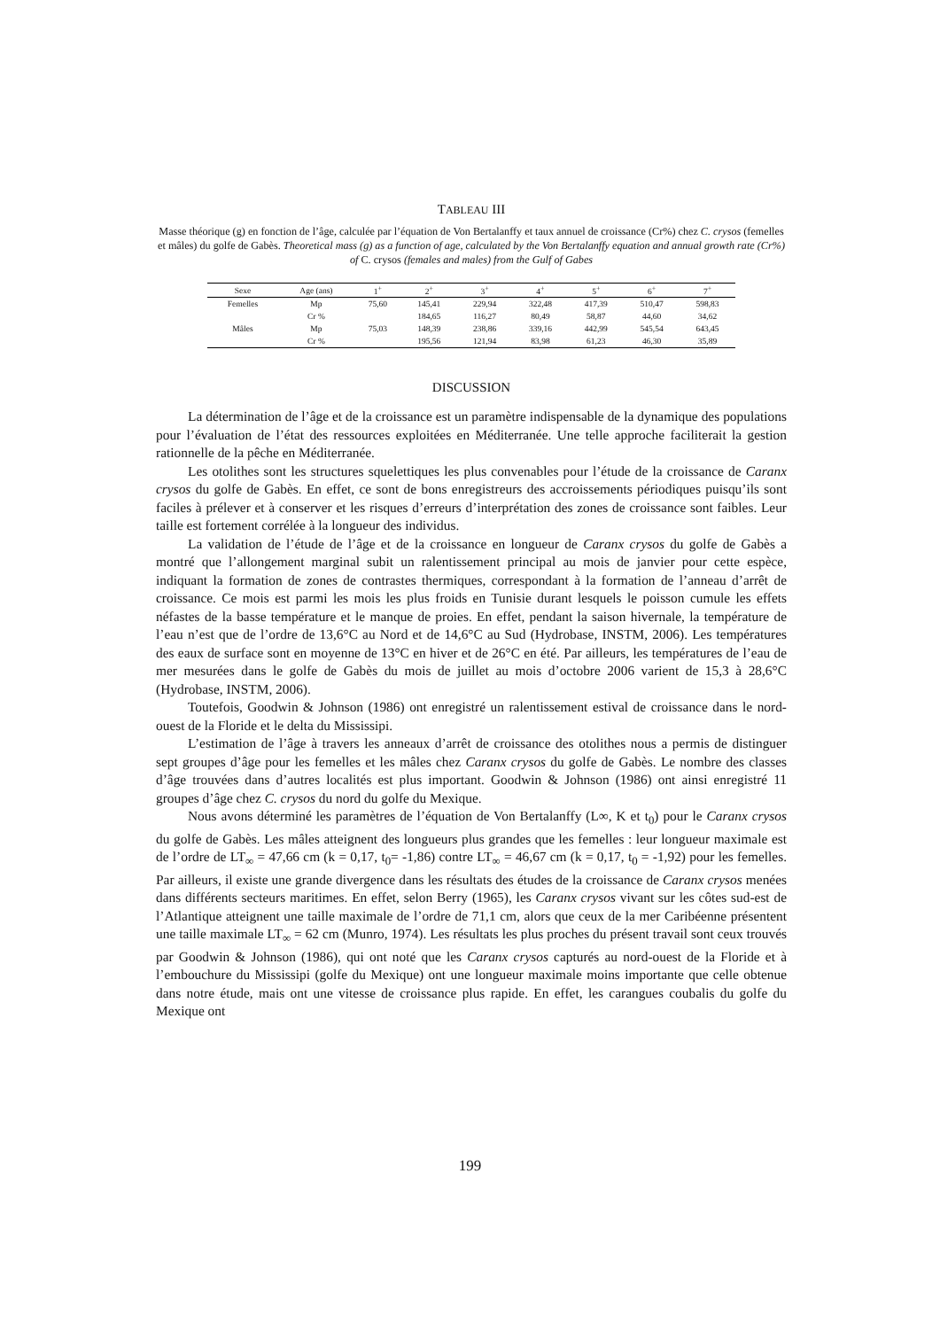TABLEAU III
Masse théorique (g) en fonction de l’âge, calculée par l’équation de Von Bertalanffy et taux annuel de croissance (Cr%) chez C. crysos (femelles et mâles) du golfe de Gabès. Theoretical mass (g) as a function of age, calculated by the Von Bertalanffy equation and annual growth rate (Cr%) of C. crysos (females and males) from the Gulf of Gabes
| Sexe | Age (ans) | 1<sup>+</sup> | 2<sup>+</sup> | 3<sup>+</sup> | 4<sup>+</sup> | 5<sup>+</sup> | 6<sup>+</sup> | 7<sup>+</sup> |
| --- | --- | --- | --- | --- | --- | --- | --- | --- |
| Femelles | Mp | 75,60 | 145,41 | 229,94 | 322,48 | 417,39 | 510,47 | 598,83 |
| | Cr % | | 184,65 | 116,27 | 80,49 | 58,87 | 44,60 | 34,62 |
| Mâles | Mp | 75,03 | 148,39 | 238,86 | 339,16 | 442,99 | 545,54 | 643,45 |
| | Cr % | | 195,56 | 121,94 | 83,98 | 61,23 | 46,30 | 35,89 |
DISCUSSION
La détermination de l’âge et de la croissance est un paramètre indispensable de la dynamique des populations pour l’évaluation de l’état des ressources exploitées en Méditerranée. Une telle approche faciliterait la gestion rationnelle de la pêche en Méditerranée.
Les otolithes sont les structures squelettiques les plus convenables pour l’étude de la croissance de Caranx crysos du golfe de Gabès. En effet, ce sont de bons enregistreurs des accroissements périodiques puisqu’ils sont faciles à prélever et à conserver et les risques d’erreurs d’interprétation des zones de croissance sont faibles. Leur taille est fortement corrélée à la longueur des individus.
La validation de l’étude de l’âge et de la croissance en longueur de Caranx crysos du golfe de Gabès a montré que l’allongement marginal subit un ralentissement principal au mois de janvier pour cette espèce, indiquant la formation de zones de contrastes thermiques, correspondant à la formation de l’anneau d’arrêt de croissance. Ce mois est parmi les mois les plus froids en Tunisie durant lesquels le poisson cumule les effets néfastes de la basse température et le manque de proies. En effet, pendant la saison hivernale, la température de l’eau n’est que de l’ordre de 13,6°C au Nord et de 14,6°C au Sud (Hydrobase, INSTM, 2006). Les températures des eaux de surface sont en moyenne de 13°C en hiver et de 26°C en été. Par ailleurs, les températures de l’eau de mer mesurées dans le golfe de Gabès du mois de juillet au mois d’octobre 2006 varient de 15,3 à 28,6°C (Hydrobase, INSTM, 2006).
Toutefois, Goodwin & Johnson (1986) ont enregistré un ralentissement estival de croissance dans le nord-ouest de la Floride et le delta du Mississipi.
L’estimation de l’âge à travers les anneaux d’arrêt de croissance des otolithes nous a permis de distinguer sept groupes d’âge pour les femelles et les mâles chez Caranx crysos du golfe de Gabès. Le nombre des classes d’âge trouvées dans d’autres localités est plus important. Goodwin & Johnson (1986) ont ainsi enregistré 11 groupes d’âge chez C. crysos du nord du golfe du Mexique.
Nous avons déterminé les paramètres de l’équation de Von Bertalanffy (L∞, K et t<sub>0</sub>) pour le Caranx crysos du golfe de Gabès. Les mâles atteignent des longueurs plus grandes que les femelles : leur longueur maximale est de l’ordre de LT<sub>∞</sub> = 47,66 cm (k = 0,17, t<sub>0</sub>= -1,86) contre LT<sub>∞</sub> = 46,67 cm (k = 0,17, t<sub>0</sub> = -1,92) pour les femelles. Par ailleurs, il existe une grande divergence dans les résultats des études de la croissance de Caranx crysos menées dans différents secteurs maritimes. En effet, selon Berry (1965), les Caranx crysos vivant sur les côtes sud-est de l’Atlantique atteignent une taille maximale de l’ordre de 71,1 cm, alors que ceux de la mer Caribéenne présentent une taille maximale LT<sub>∞</sub> = 62 cm (Munro, 1974). Les résultats les plus proches du présent travail sont ceux trouvés par Goodwin & Johnson (1986), qui ont noté que les Caranx crysos capturés au nord-ouest de la Floride et à l’embouchure du Mississipi (golfe du Mexique) ont une longueur maximale moins importante que celle obtenue dans notre étude, mais ont une vitesse de croissance plus rapide. En effet, les carangues coubalis du golfe du Mexique ont
199